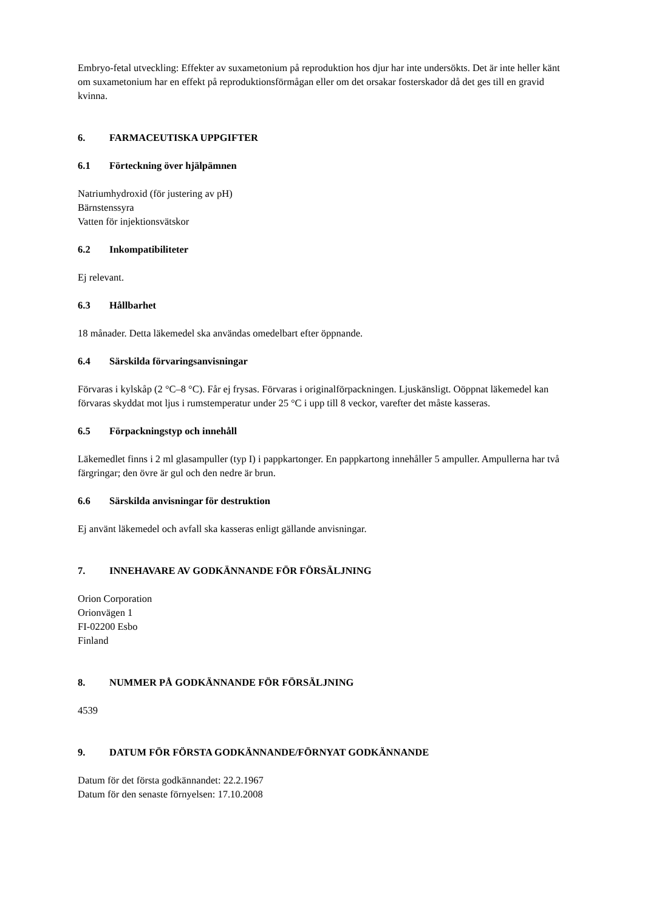Embryo-fetal utveckling: Effekter av suxametonium på reproduktion hos djur har inte undersökts. Det är inte heller känt om suxametonium har en effekt på reproduktionsförmågan eller om det orsakar fosterskador då det ges till en gravid kvinna.
6. FARMACEUTISKA UPPGIFTER
6.1 Förteckning över hjälpämnen
Natriumhydroxid (för justering av pH)
Bärnstenssyra
Vatten för injektionsvätskor
6.2 Inkompatibiliteter
Ej relevant.
6.3 Hållbarhet
18 månader. Detta läkemedel ska användas omedelbart efter öppnande.
6.4 Särskilda förvaringsanvisningar
Förvaras i kylskåp (2 °C–8 °C). Får ej frysas. Förvaras i originalförpackningen. Ljuskänsligt. Oöppnat läkemedel kan förvaras skyddat mot ljus i rumstemperatur under 25 °C i upp till 8 veckor, varefter det måste kasseras.
6.5 Förpackningstyp och innehåll
Läkemedlet finns i 2 ml glasampuller (typ I) i pappkartonger. En pappkartong innehåller 5 ampuller. Ampullerna har två färgringar; den övre är gul och den nedre är brun.
6.6 Särskilda anvisningar för destruktion
Ej använt läkemedel och avfall ska kasseras enligt gällande anvisningar.
7. INNEHAVARE AV GODKÄNNANDE FÖR FÖRSÄLJNING
Orion Corporation
Orionvägen 1
FI-02200 Esbo
Finland
8. NUMMER PÅ GODKÄNNANDE FÖR FÖRSÄLJNING
4539
9. DATUM FÖR FÖRSTA GODKÄNNANDE/FÖRNYAT GODKÄNNANDE
Datum för det första godkännandet: 22.2.1967
Datum för den senaste förnyelsen: 17.10.2008